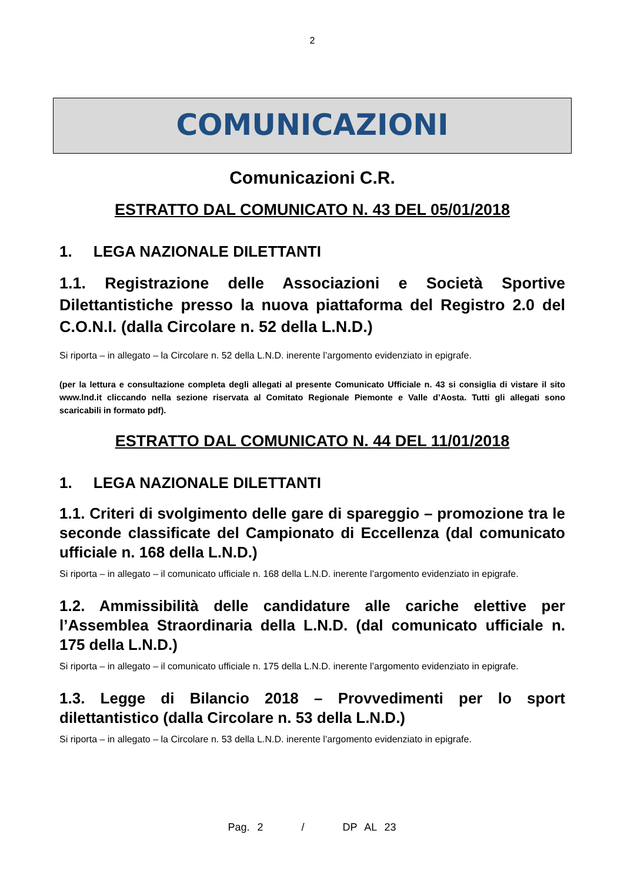2
COMUNICAZIONI
Comunicazioni C.R.
ESTRATTO DAL COMUNICATO N. 43 DEL 05/01/2018
1. LEGA NAZIONALE DILETTANTI
1.1. Registrazione delle Associazioni e Società Sportive Dilettantistiche presso la nuova piattaforma del Registro 2.0 del C.O.N.I. (dalla Circolare n. 52 della L.N.D.)
Si riporta – in allegato – la Circolare n. 52 della L.N.D. inerente l’argomento evidenziato in epigrafe.
(per la lettura e consultazione completa degli allegati al presente Comunicato Ufficiale n. 43 si consiglia di vistare il sito www.lnd.it cliccando nella sezione riservata al Comitato Regionale Piemonte e Valle d’Aosta. Tutti gli allegati sono scaricabili in formato pdf).
ESTRATTO DAL COMUNICATO N. 44 DEL 11/01/2018
1. LEGA NAZIONALE DILETTANTI
1.1. Criteri di svolgimento delle gare di spareggio – promozione tra le seconde classificate del Campionato di Eccellenza (dal comunicato ufficiale n. 168 della L.N.D.)
Si riporta – in allegato – il comunicato ufficiale n. 168 della L.N.D. inerente l’argomento evidenziato in epigrafe.
1.2. Ammissibilità delle candidature alle cariche elettive per l’Assemblea Straordinaria della L.N.D. (dal comunicato ufficiale n. 175 della L.N.D.)
Si riporta – in allegato – il comunicato ufficiale n. 175 della L.N.D. inerente l’argomento evidenziato in epigrafe.
1.3. Legge di Bilancio 2018 – Provvedimenti per lo sport dilettantistico (dalla Circolare n. 53 della L.N.D.)
Si riporta – in allegato – la Circolare n. 53 della L.N.D. inerente l’argomento evidenziato in epigrafe.
Pag. 2 / DP AL 23